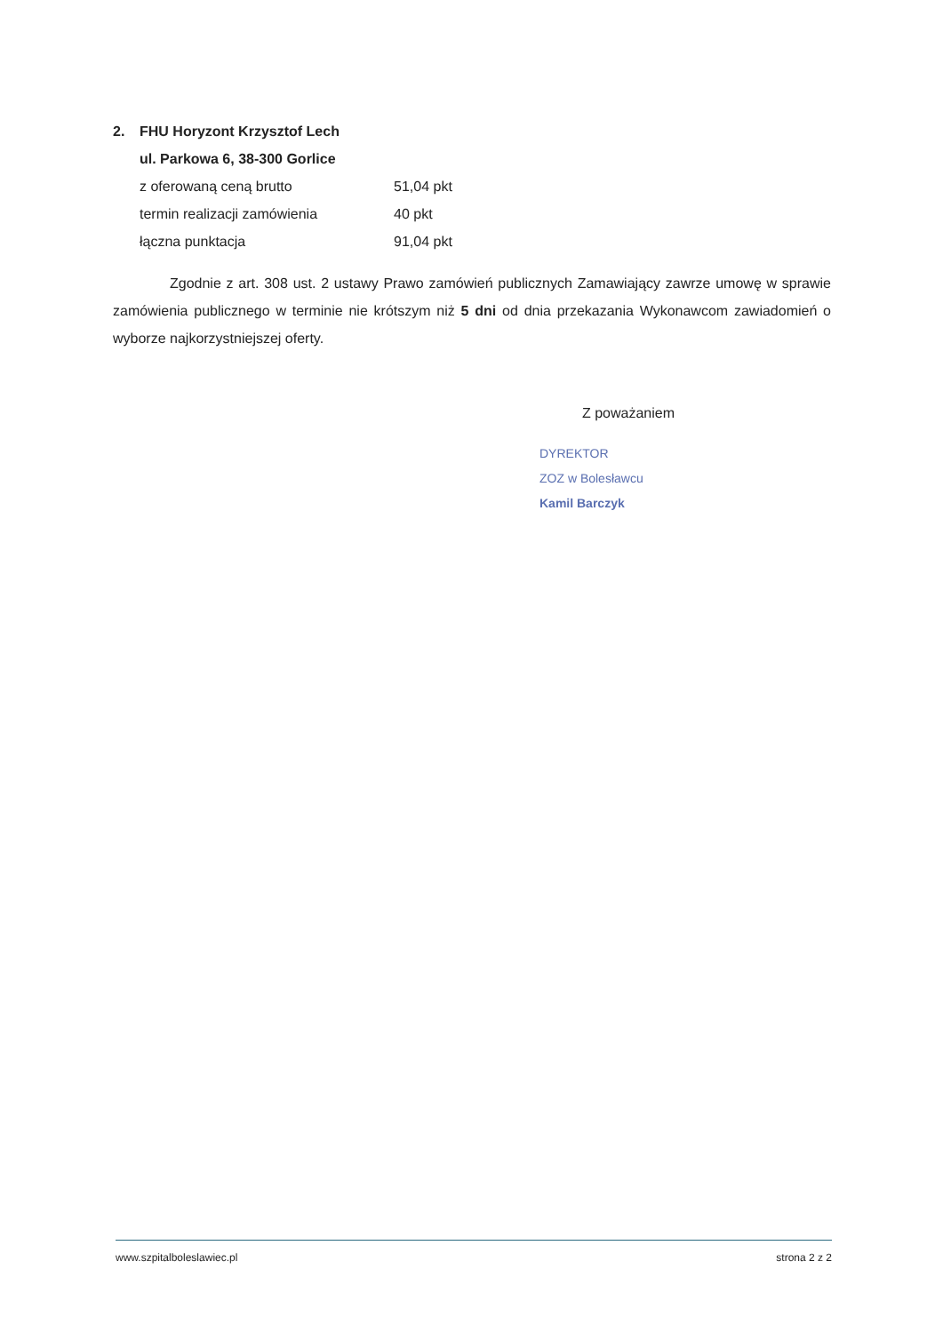2. FHU Horyzont Krzysztof Lech
ul. Parkowa 6, 38-300 Gorlice
z oferowaną ceną brutto 51,04 pkt
termin realizacji zamówienia 40 pkt
łączna punktacja 91,04 pkt
Zgodnie z art. 308 ust. 2 ustawy Prawo zamówień publicznych Zamawiający zawrze umowę w sprawie zamówienia publicznego w terminie nie krótszym niż 5 dni od dnia przekazania Wykonawcom zawiadomień o wyborze najkorzystniejszej oferty.
Z poważaniem
DYREKTOR
ZOZ w Bolesławcu
Kamil Barczyk
www.szpitalboleslawiec.pl strona 2 z 2